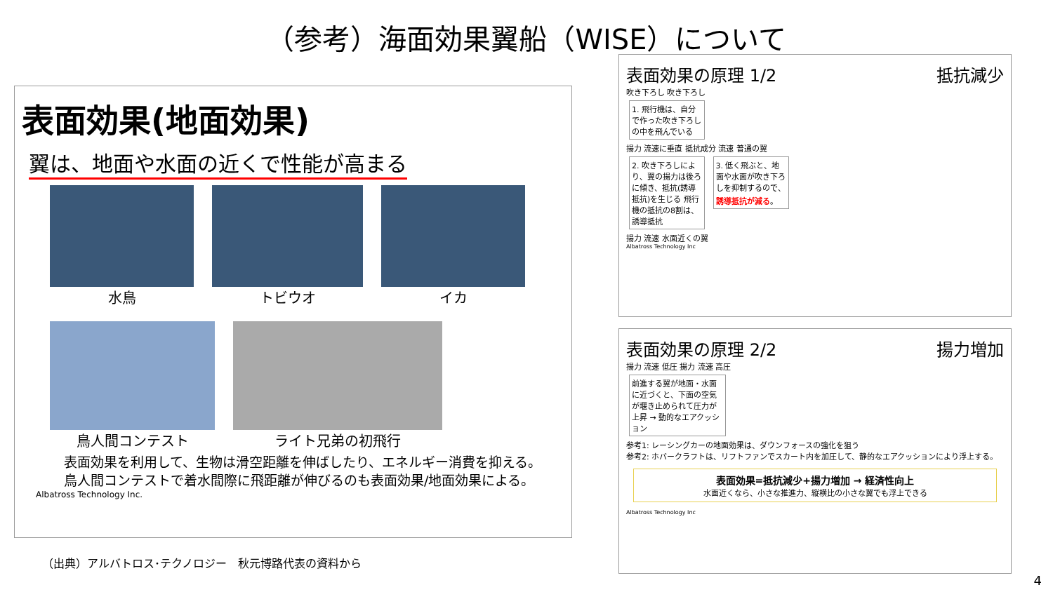（参考）海面効果翼船（WISE）について
表面効果(地面効果)
翼は、地面や水面の近くで性能が高まる
水鳥 トビウオ イカ
鳥人間コンテスト ライト兄弟の初飛行
表面効果を利用して、生物は滑空距離を伸ばしたり、エネルギー消費を抑える。
鳥人間コンテストで着水間際に飛距離が伸びるのも表面効果/地面効果による。
Albatross Technology Inc.
表面効果の原理 1/2 抵抗減少
吹き下ろし 吹き下ろし
1. 飛行機は、自分で作った吹き下ろしの中を飛んでいる
揚力 流速に垂直 抵抗成分 流速 普通の翼
2. 吹き下ろしにより、翼の揚力は後ろに傾き、抵抗(誘導抵抗)を生じる 飛行機の抵抗の8割は、誘導抵抗 3. 低く飛ぶと、地面や水面が吹き下ろしを抑制するので、誘導抵抗が減る。
揚力 流速 水面近くの翼
Albatross Technology Inc
表面効果の原理 2/2 揚力増加
揚力 流速 低圧 揚力 流速 高圧
前進する翼が地面・水面に近づくと、下面の空気が堰き止められて圧力が上昇 → 動的なエアクッション
参考1: レーシングカーの地面効果は、ダウンフォースの強化を狙う
参考2: ホバークラフトは、リフトファンでスカート内を加圧して、静的なエアクッションにより浮上する。
表面効果=抵抗減少+揚力増加 → 経済性向上
水面近くなら、小さな推進力、縦横比の小さな翼でも浮上できる
Albatross Technology Inc
（出典）アルバトロス･テクノロジー　秋元博路代表の資料から
4